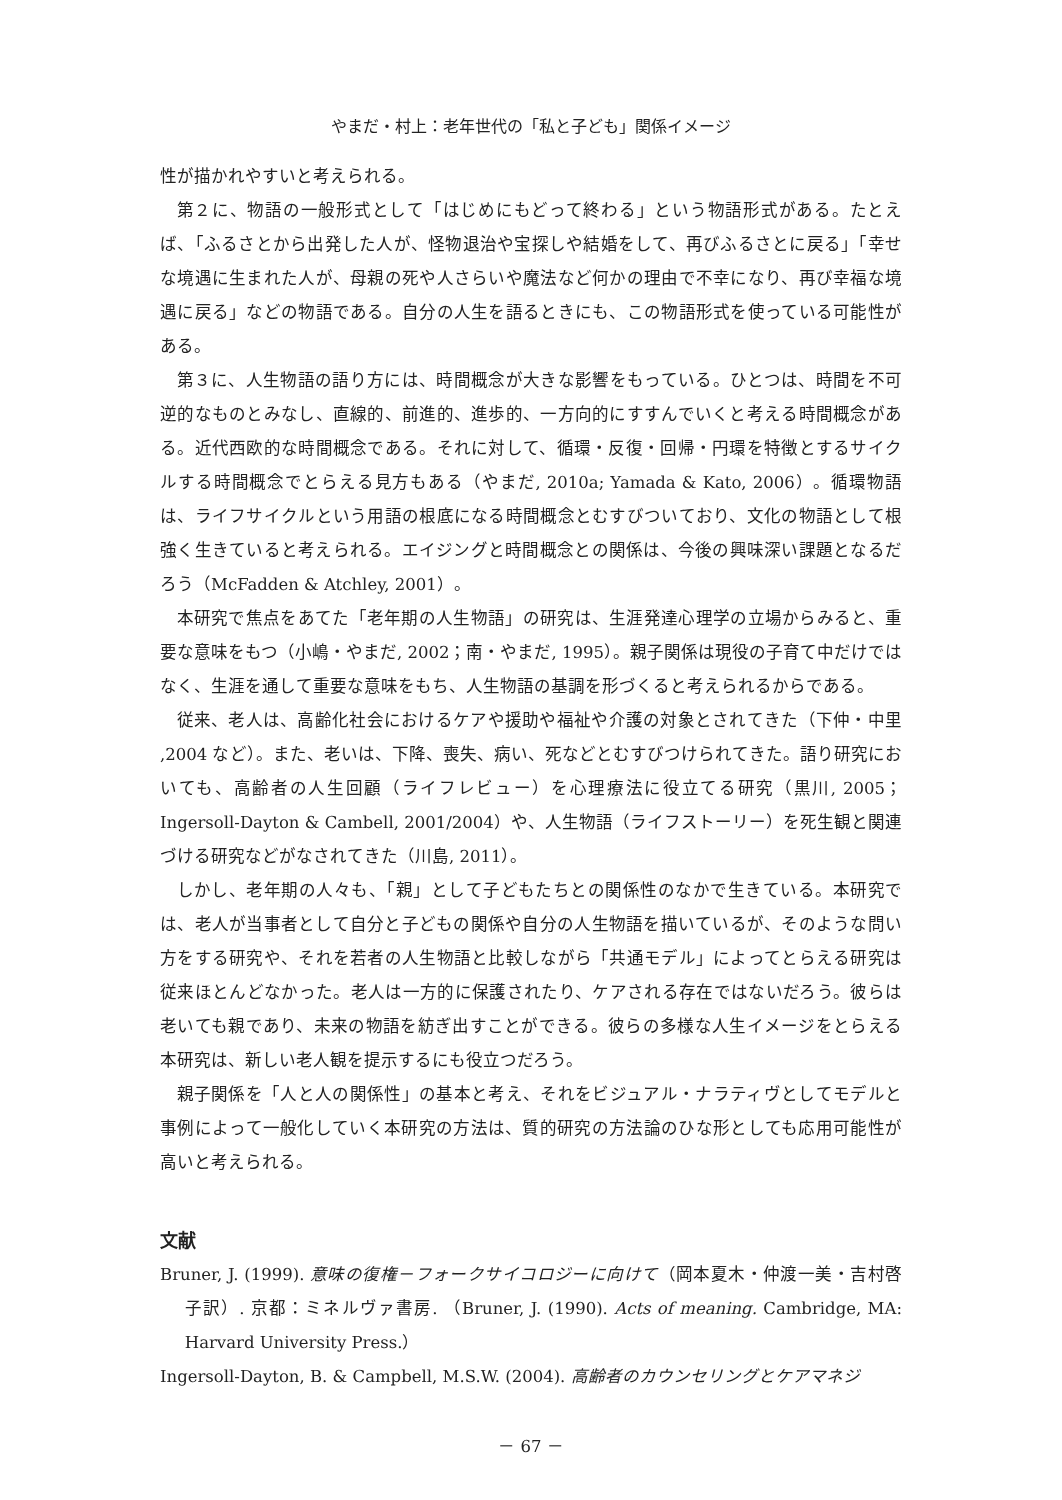やまだ・村上：老年世代の「私と子ども」関係イメージ
性が描かれやすいと考えられる。
第２に、物語の一般形式として「はじめにもどって終わる」という物語形式がある。たとえば、「ふるさとから出発した人が、怪物退治や宝探しや結婚をして、再びふるさとに戻る」「幸せな境遇に生まれた人が、母親の死や人さらいや魔法など何かの理由で不幸になり、再び幸福な境遇に戻る」などの物語である。自分の人生を語るときにも、この物語形式を使っている可能性がある。
第３に、人生物語の語り方には、時間概念が大きな影響をもっている。ひとつは、時間を不可逆的なものとみなし、直線的、前進的、進歩的、一方向的にすすんでいくと考える時間概念がある。近代西欧的な時間概念である。それに対して、循環・反復・回帰・円環を特徴とするサイクルする時間概念でとらえる見方もある（やまだ, 2010a; Yamada & Kato, 2006）。循環物語は、ライフサイクルという用語の根底になる時間概念とむすびついており、文化の物語として根強く生きていると考えられる。エイジングと時間概念との関係は、今後の興味深い課題となるだろう（McFadden & Atchley, 2001）。
本研究で焦点をあてた「老年期の人生物語」の研究は、生涯発達心理学の立場からみると、重要な意味をもつ（小嶋・やまだ, 2002；南・やまだ, 1995）。親子関係は現役の子育て中だけではなく、生涯を通して重要な意味をもち、人生物語の基調を形づくると考えられるからである。
従来、老人は、高齢化社会におけるケアや援助や福祉や介護の対象とされてきた（下仲・中里 ,2004 など）。また、老いは、下降、喪失、病い、死などとむすびつけられてきた。語り研究においても、高齢者の人生回顧（ライフレビュー）を心理療法に役立てる研究（黒川, 2005；Ingersoll-Dayton & Cambell, 2001/2004）や、人生物語（ライフストーリー）を死生観と関連づける研究などがなされてきた（川島, 2011）。
しかし、老年期の人々も、「親」として子どもたちとの関係性のなかで生きている。本研究では、老人が当事者として自分と子どもの関係や自分の人生物語を描いているが、そのような問い方をする研究や、それを若者の人生物語と比較しながら「共通モデル」によってとらえる研究は従来ほとんどなかった。老人は一方的に保護されたり、ケアされる存在ではないだろう。彼らは老いても親であり、未来の物語を紡ぎ出すことができる。彼らの多様な人生イメージをとらえる本研究は、新しい老人観を提示するにも役立つだろう。
親子関係を「人と人の関係性」の基本と考え、それをビジュアル・ナラティヴとしてモデルと事例によって一般化していく本研究の方法は、質的研究の方法論のひな形としても応用可能性が高いと考えられる。
文献
Bruner, J. (1999). 意味の復権－フォークサイコロジーに向けて（岡本夏木・仲渡一美・吉村啓子訳）. 京都：ミネルヴァ書房. （Bruner, J. (1990). Acts of meaning. Cambridge, MA: Harvard University Press.）
Ingersoll-Dayton, B. & Campbell, M.S.W. (2004). 高齢者のカウンセリングとケアマネジ
－ 67 －